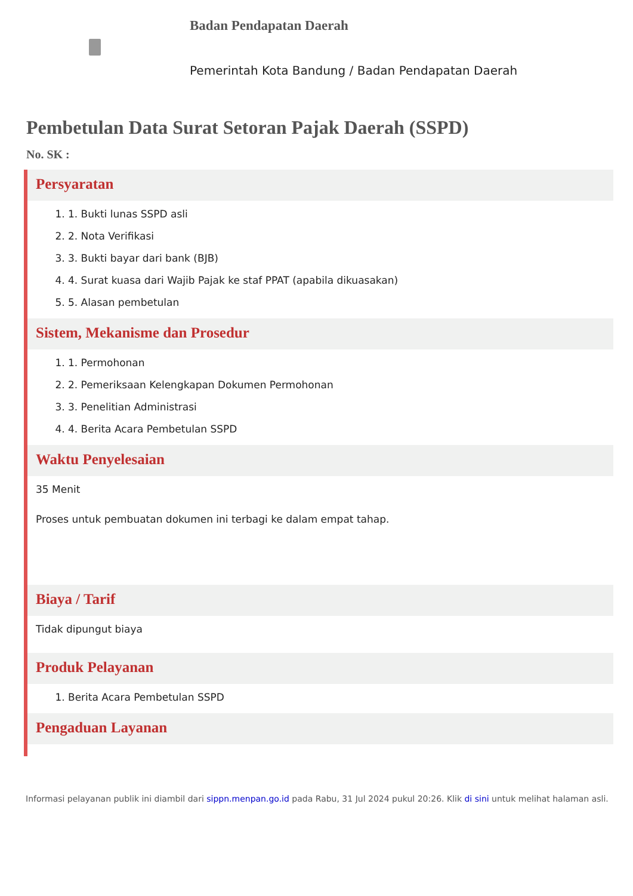Badan Pendapatan Daerah
Pemerintah Kota Bandung / Badan Pendapatan Daerah
Pembetulan Data Surat Setoran Pajak Daerah (SSPD)
No. SK :
Persyaratan
1. 1. Bukti lunas SSPD asli
2. 2. Nota Verifikasi
3. 3. Bukti bayar dari bank (BJB)
4. 4. Surat kuasa dari Wajib Pajak ke staf PPAT (apabila dikuasakan)
5. 5. Alasan pembetulan
Sistem, Mekanisme dan Prosedur
1. 1. Permohonan
2. 2. Pemeriksaan Kelengkapan Dokumen Permohonan
3. 3. Penelitian Administrasi
4. 4. Berita Acara Pembetulan SSPD
Waktu Penyelesaian
35 Menit
Proses untuk pembuatan dokumen ini terbagi ke dalam empat tahap.
Biaya / Tarif
Tidak dipungut biaya
Produk Pelayanan
1. Berita Acara Pembetulan SSPD
Pengaduan Layanan
Informasi pelayanan publik ini diambil dari sippn.menpan.go.id pada Rabu, 31 Jul 2024 pukul 20:26. Klik di sini untuk melihat halaman asli.